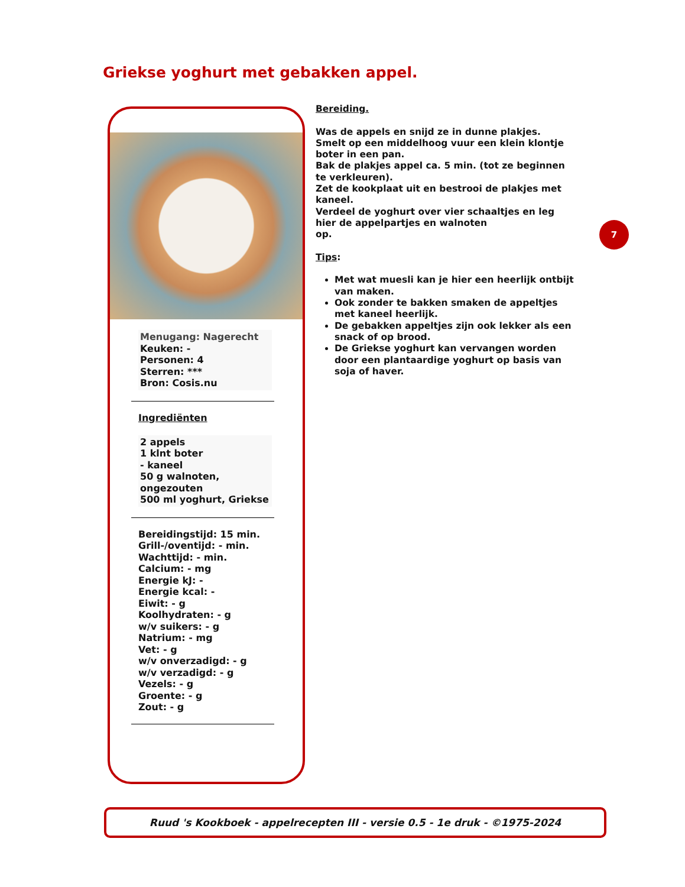Griekse yoghurt met gebakken appel.
Menugang: Nagerecht
Keuken: -
Personen: 4
Sterren: ***
Bron: Cosis.nu
Ingrediënten
2 appels
1 klnt boter
- kaneel
50 g walnoten, ongezouten
500 ml yoghurt, Griekse
Bereidingstijd: 15 min.
Grill-/oventijd: - min.
Wachttijd: - min.
Calcium: - mg
Energie kJ: -
Energie kcal: -
Eiwit: - g
Koolhydraten: - g
w/v suikers: - g
Natrium: - mg
Vet: - g
w/v onverzadigd: - g
w/v verzadigd: - g
Vezels: - g
Groente: - g
Zout: - g
Bereiding.
Was de appels en snijd ze in dunne plakjes.
Smelt op een middelhoog vuur een klein klontje boter in een pan.
Bak de plakjes appel ca. 5 min. (tot ze beginnen te verkleuren).
Zet de kookplaat uit en bestrooi de plakjes met kaneel.
Verdeel de yoghurt over vier schaaltjes en leg hier de appelpartjes en walnoten
op.
Tips:
Met wat muesli kan je hier een heerlijk ontbijt van maken.
Ook zonder te bakken smaken de appeltjes met kaneel heerlijk.
De gebakken appeltjes zijn ook lekker als een snack of op brood.
De Griekse yoghurt kan vervangen worden door een plantaardige yoghurt op basis van soja of haver.
7
Ruud 's Kookboek - appelrecepten III - versie 0.5 - 1e druk - ©1975-2024